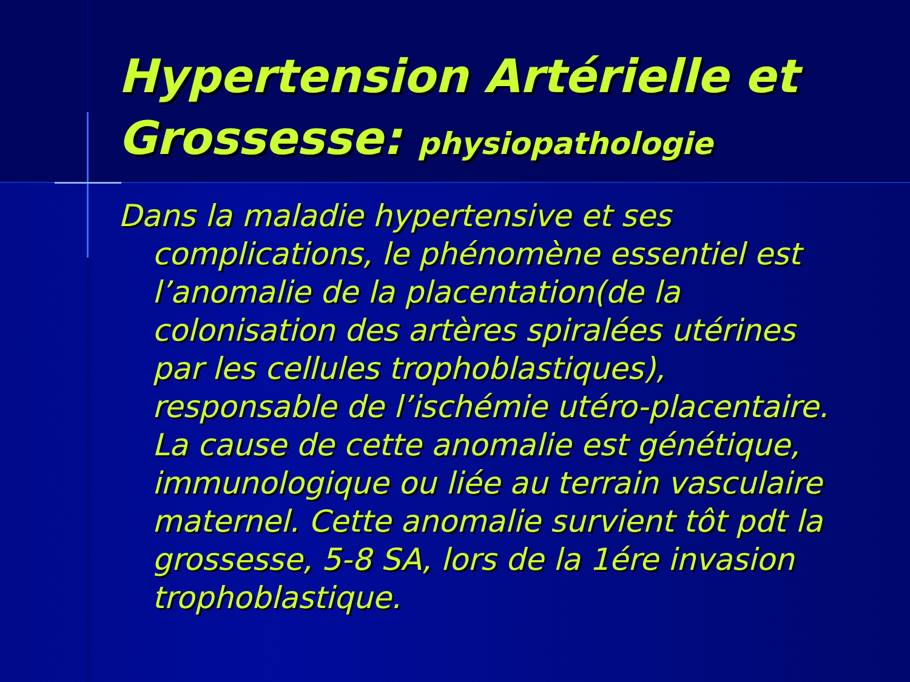Hypertension Artérielle et Grossesse: physiopathologie
Dans la maladie hypertensive et ses complications, le phénomène essentiel est l’anomalie de la placentation(de la colonisation des artères spiralées utérines par les cellules trophoblastiques), responsable de l’ischémie utéro-placentaire. La cause de cette anomalie est génétique, immunologique ou liée au terrain vasculaire maternel. Cette anomalie survient tôt pdt la grossesse, 5-8 SA, lors de la 1ére invasion trophoblastique.